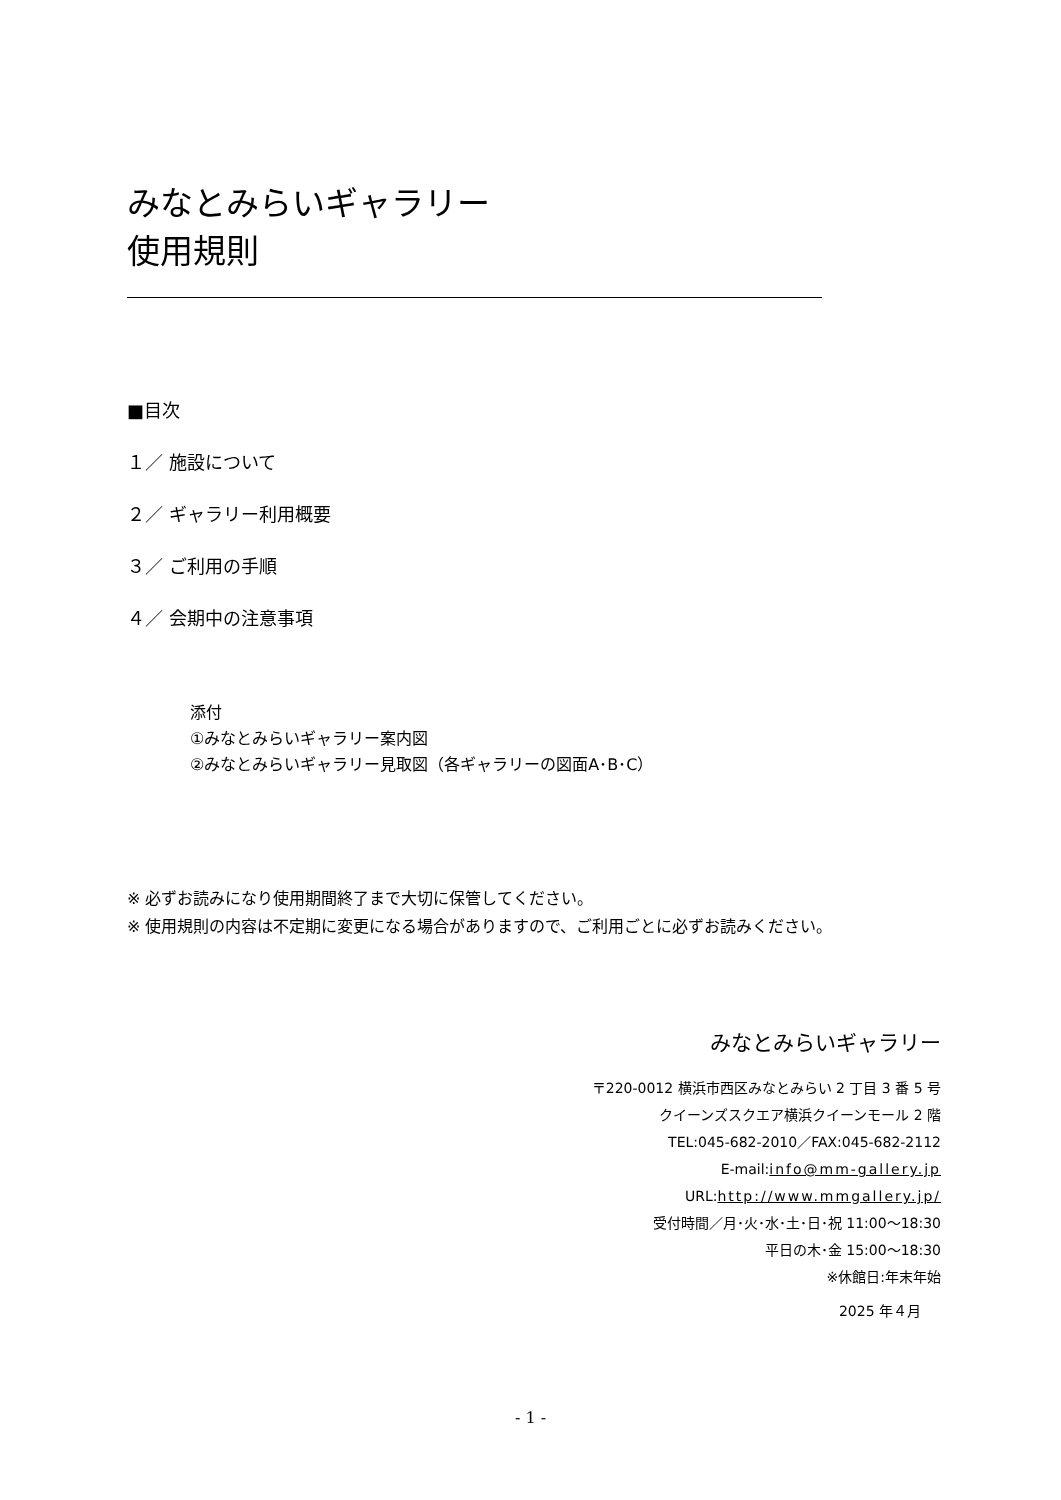みなとみらいギャラリー
使用規則
■目次
１／ 施設について
２／ ギャラリー利用概要
３／ ご利用の手順
４／ 会期中の注意事項
添付
①みなとみらいギャラリー案内図
②みなとみらいギャラリー見取図（各ギャラリーの図面A･B･C）
※ 必ずお読みになり使用期間終了まで大切に保管してください。
※ 使用規則の内容は不定期に変更になる場合がありますので、ご利用ごとに必ずお読みください。
みなとみらいギャラリー
〒220-0012 横浜市西区みなとみらい 2 丁目 3 番 5 号
クイーンズスクエア横浜クイーンモール 2 階
TEL:045-682-2010／FAX:045-682-2112
E-mail:info@mm-gallery.jp
URL:http://www.mmgallery.jp/
受付時間／月･火･水･土･日･祝 11:00〜18:30
平日の木･金 15:00〜18:30
※休館日:年末年始
2025 年４月
- 1 -